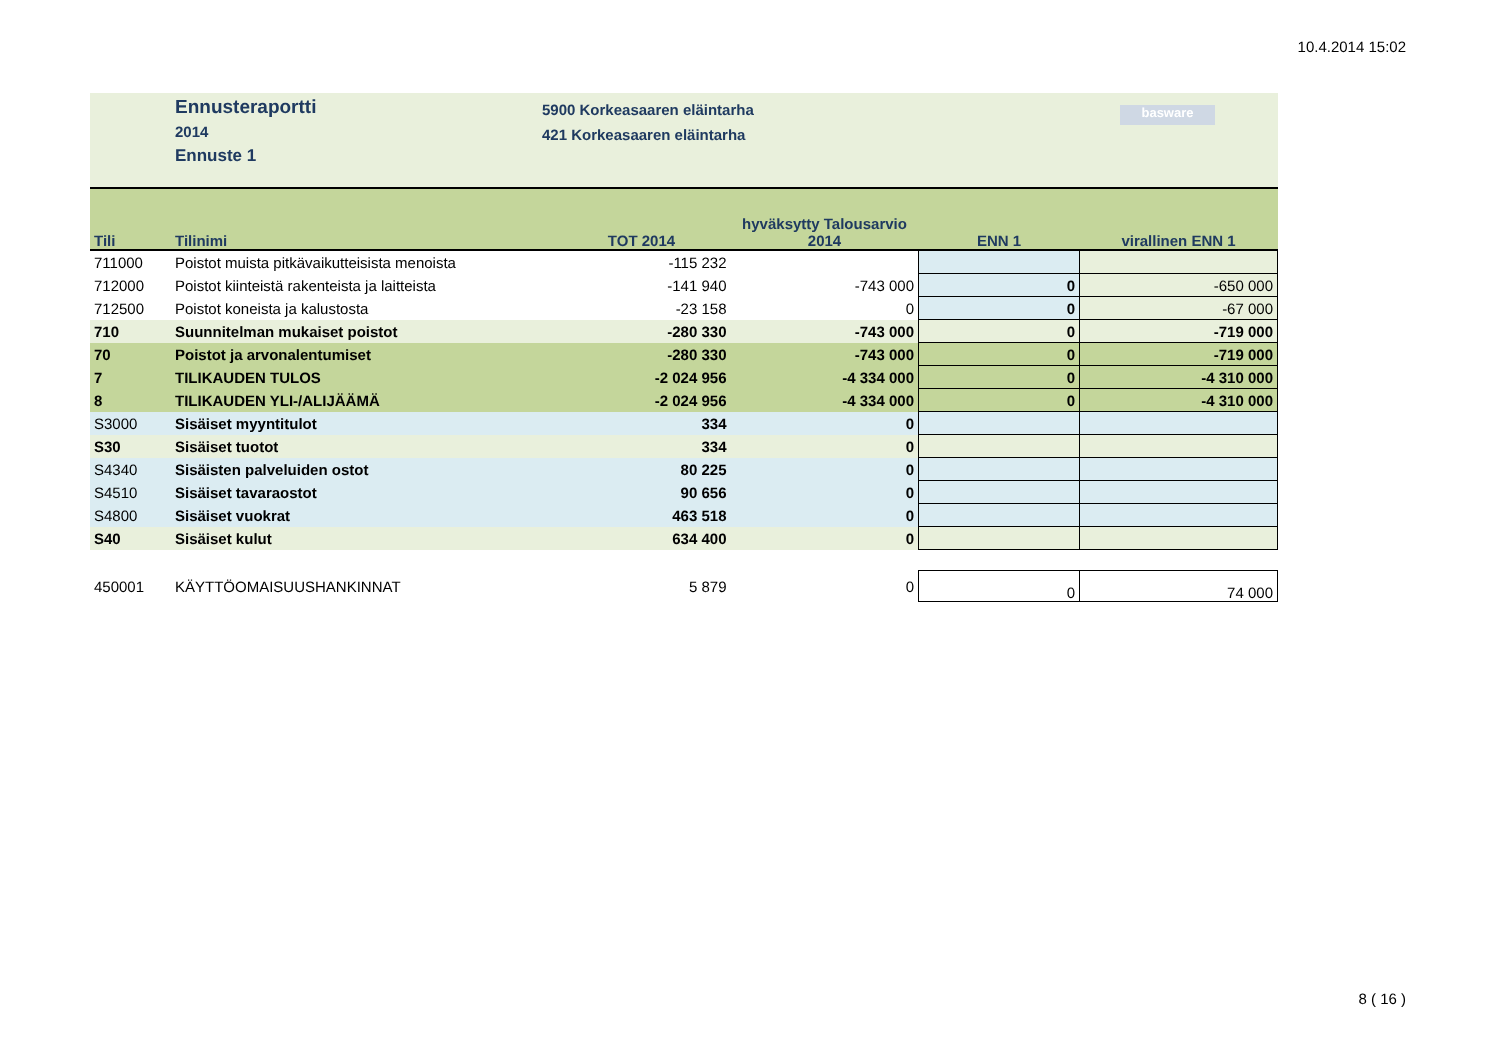10.4.2014 15:02
Ennusteraportti
2014
Ennuste 1
5900 Korkeasaaren eläintarha
421 Korkeasaaren eläintarha
basware
| Tili | Tilinimi | TOT 2014 | hyväksytty Talousarvio 2014 | ENN 1 | virallinen ENN 1 |
| --- | --- | --- | --- | --- | --- |
| 711000 | Poistot muista pitkävaikutteisista menoista | -115 232 | | | |
| 712000 | Poistot kiinteistä rakenteista ja laitteista | -141 940 | -743 000 | 0 | -650 000 |
| 712500 | Poistot koneista ja kalustosta | -23 158 | 0 | 0 | -67 000 |
| 710 | Suunnitelman mukaiset poistot | -280 330 | -743 000 | 0 | -719 000 |
| 70 | Poistot ja arvonalentumiset | -280 330 | -743 000 | 0 | -719 000 |
| 7 | TILIKAUDEN TULOS | -2 024 956 | -4 334 000 | 0 | -4 310 000 |
| 8 | TILIKAUDEN YLI-/ALIJÄÄMÄ | -2 024 956 | -4 334 000 | 0 | -4 310 000 |
| S3000 | Sisäiset myyntitulot | 334 | 0 | | |
| S30 | Sisäiset tuotot | 334 | 0 | | |
| S4340 | Sisäisten palveluiden ostot | 80 225 | 0 | | |
| S4510 | Sisäiset tavaraostot | 90 656 | 0 | | |
| S4800 | Sisäiset vuokrat | 463 518 | 0 | | |
| S40 | Sisäiset kulut | 634 400 | 0 | | |
| 450001 | KÄYTTÖOMAISUUSHANKINNAT | 5 879 | 0 | 0 | 74 000 |
8 ( 16 )